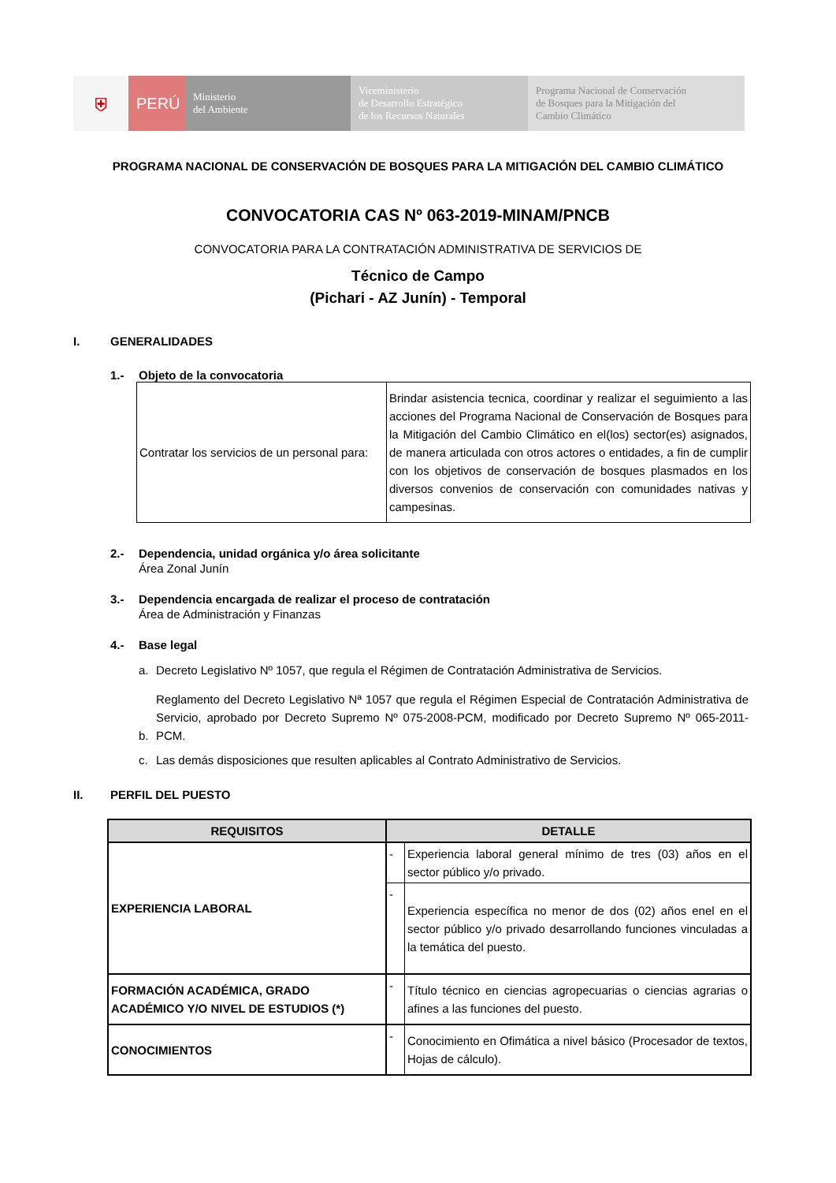⛨ PERÚ
Ministerio
del Ambiente
Viceministerio
de Desarrollo Estratégico
de los Recursos Naturales
Programa Nacional de Conservación
de Bosques para la Mitigación del
Cambio Climático
PROGRAMA NACIONAL DE CONSERVACIÓN DE BOSQUES PARA LA MITIGACIÓN DEL CAMBIO CLIMÁTICO
CONVOCATORIA CAS Nº 063-2019-MINAM/PNCB
CONVOCATORIA PARA LA CONTRATACIÓN ADMINISTRATIVA DE SERVICIOS DE
Técnico de Campo
(Pichari - AZ Junín) - Temporal
I. GENERALIDADES
1.- Objeto de la convocatoria
| Contratar los servicios de un personal para: | Brindar asistencia tecnica, coordinar y realizar el seguimiento a las acciones del Programa Nacional de Conservación de Bosques para la Mitigación del Cambio Climático en el(los) sector(es) asignados, de manera articulada con otros actores o entidades, a fin de cumplir con los objetivos de conservación de bosques plasmados en los diversos convenios de conservación con comunidades nativas y campesinas. |
2.- Dependencia, unidad orgánica y/o área solicitante
Área Zonal Junín
3.- Dependencia encargada de realizar el proceso de contratación
Área de Administración y Finanzas
4.- Base legal
a. Decreto Legislativo Nº 1057, que regula el Régimen de Contratación Administrativa de Servicios.
b. Reglamento del Decreto Legislativo Nª 1057 que regula el Régimen Especial de Contratación Administrativa de Servicio, aprobado por Decreto Supremo Nº 075-2008-PCM, modificado por Decreto Supremo Nº 065-2011-PCM.
c. Las demás disposiciones que resulten aplicables al Contrato Administrativo de Servicios.
II. PERFIL DEL PUESTO
| REQUISITOS | DETALLE | |
| --- | --- | --- |
| EXPERIENCIA LABORAL | - | Experiencia laboral general mínimo de tres (03) años en el sector público y/o privado. |
| | - | Experiencia específica no menor de dos (02) años enel en el sector público y/o privado desarrollando funciones vinculadas a la temática del puesto. |
| FORMACIÓN ACADÉMICA, GRADO ACADÉMICO Y/O NIVEL DE ESTUDIOS (*) | - | Título técnico en ciencias agropecuarias o ciencias agrarias o afines a las funciones del puesto. |
| CONOCIMIENTOS | - | Conocimiento en Ofimática a nivel básico (Procesador de textos, Hojas de cálculo). |